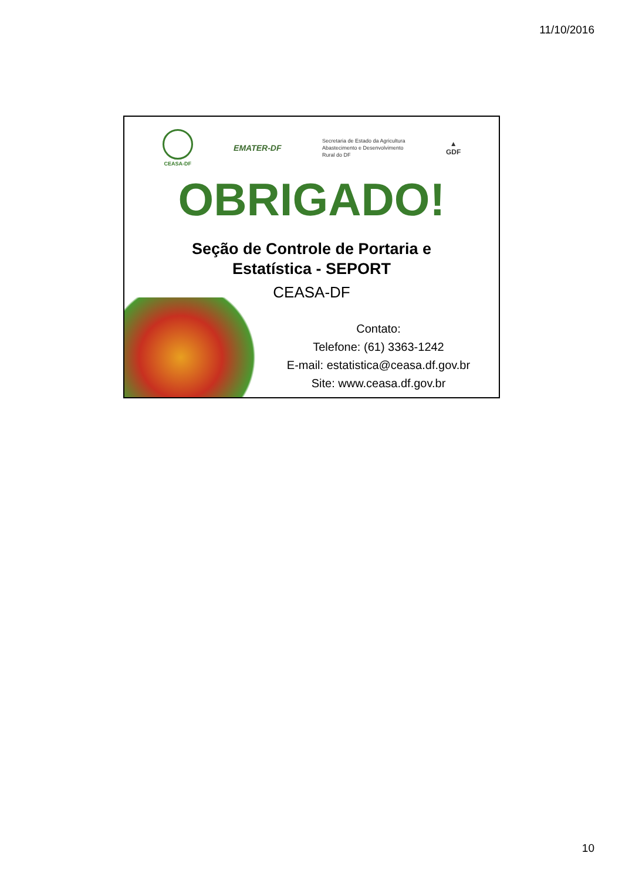11/10/2016
CEASA-DF
EMATER-DF
Secretaria de Estado da Agricultura
Abastecimento e Desenvolvimento
Rural do DF
▲
GDF
OBRIGADO!
Seção de Controle de Portaria e
Estatística - SEPORT
CEASA-DF
Contato:
Telefone: (61) 3363-1242
E-mail: estatistica@ceasa.df.gov.br
Site: www.ceasa.df.gov.br
10